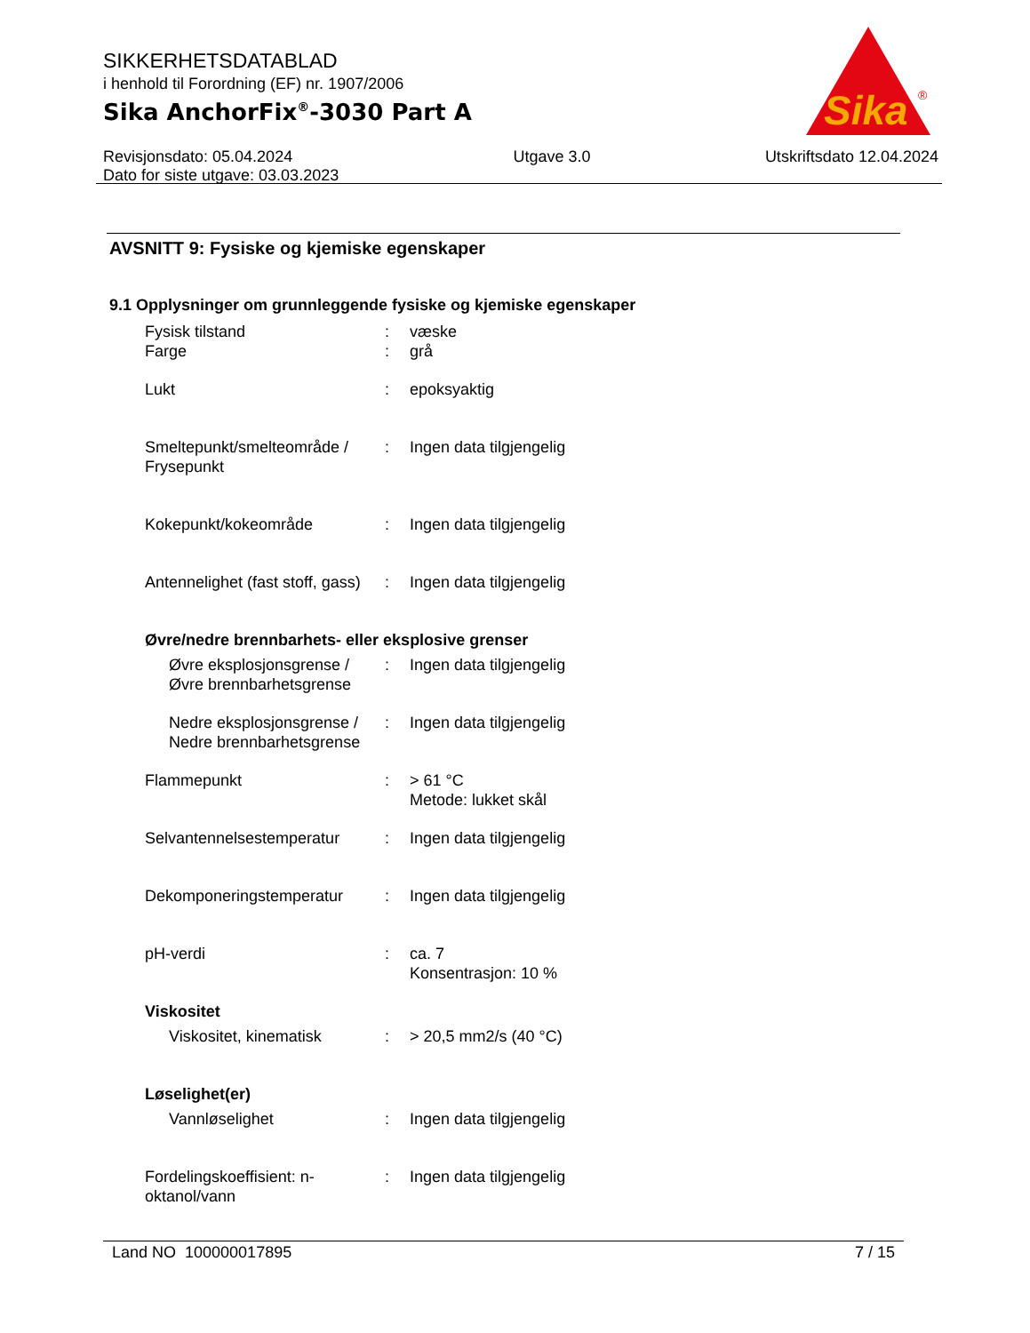SIKKERHETSDATABLAD
i henhold til Forordning (EF) nr. 1907/2006
Sika AnchorFix<sup>®</sup>-3030 Part A
Revisjonsdato: 05.04.2024
Dato for siste utgave: 03.03.2023
Utgave 3.0 Utskriftsdato 12.04.2024
Sika
®
AVSNITT 9: Fysiske og kjemiske egenskaper
9.1 Opplysninger om grunnleggende fysiske og kjemiske egenskaper
Fysisk tilstand : væske
Farge : grå
Lukt : epoksyaktig
Smeltepunkt/smelteområde / Frysepunkt
: Ingen data tilgjengelig
Kokepunkt/kokeområde : Ingen data tilgjengelig
Antennelighet (fast stoff, gass)
: Ingen data tilgjengelig
Øvre/nedre brennbarhets- eller eksplosive grenser
Øvre eksplosjonsgrense / Øvre brennbarhetsgrense
: Ingen data tilgjengelig
Nedre eksplosjonsgrense / Nedre brennbarhetsgrense
: Ingen data tilgjengelig
Flammepunkt : > 61 °C
Metode: lukket skål
Selvantennelsestemperatur : Ingen data tilgjengelig
Dekomponeringstemperatur : Ingen data tilgjengelig
pH-verdi : ca. 7
Konsentrasjon: 10 %
Viskositet
Viskositet, kinematisk : > 20,5 mm2/s (40 °C)
Løselighet(er)
Vannløselighet : Ingen data tilgjengelig
Fordelingskoeffisient: n-oktanol/vann
: Ingen data tilgjengelig
Land NO 100000017895 7 / 15